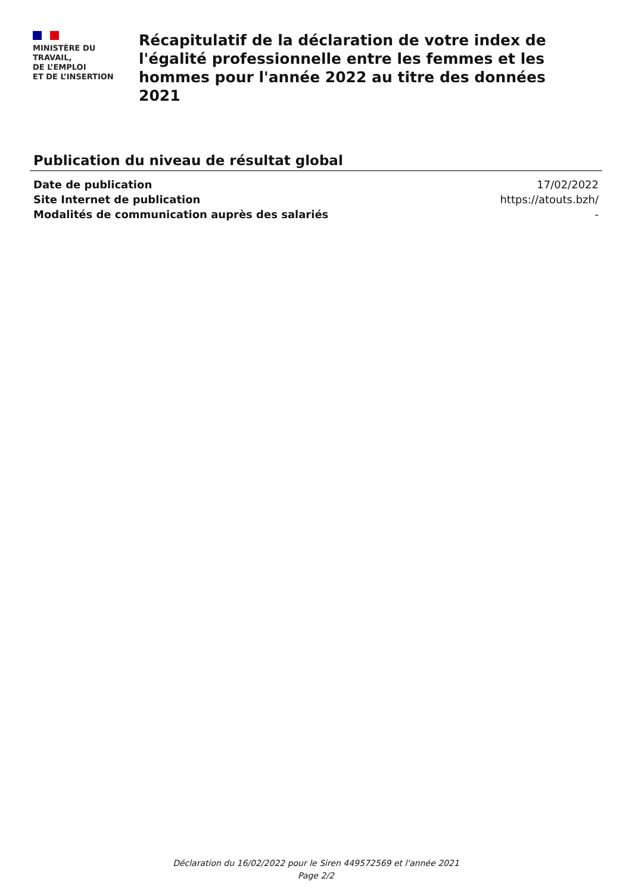MINISTÈRE DU
TRAVAIL,
DE L’EMPLOI
ET DE L’INSERTION
Récapitulatif de la déclaration de votre index de l'égalité professionnelle entre les femmes et les hommes pour l'année 2022 au titre des données 2021
Publication du niveau de résultat global
| Date de publication | 17/02/2022 |
| Site Internet de publication | https://atouts.bzh/ |
| Modalités de communication auprès des salariés | - |
Déclaration du 16/02/2022 pour le Siren 449572569 et l'année 2021
Page 2/2